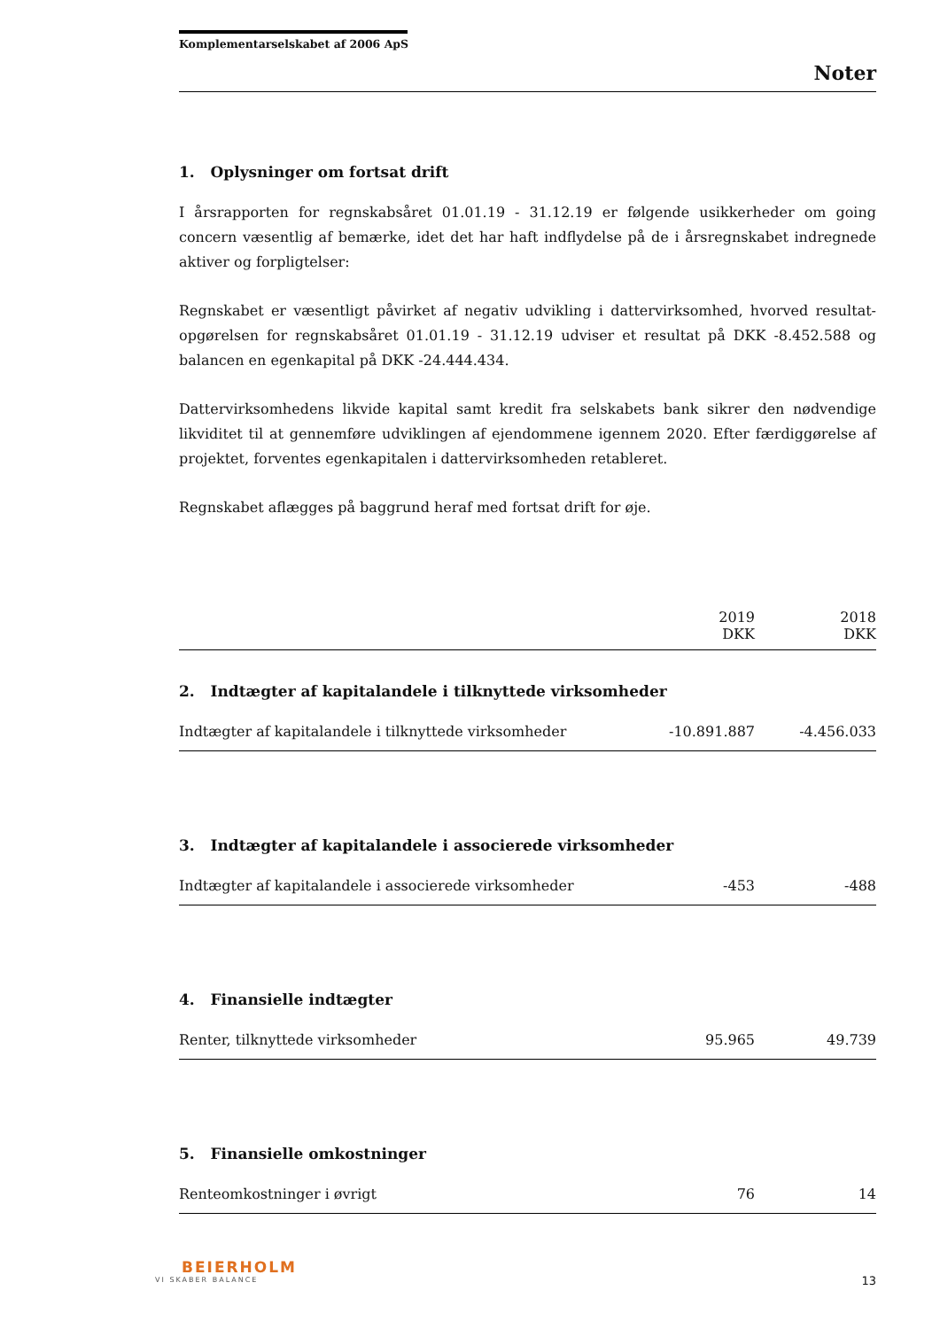Komplementarselskabet af 2006 ApS
Noter
1. Oplysninger om fortsat drift
I årsrapporten for regnskabsåret 01.01.19 - 31.12.19 er følgende usikkerheder om going concern væsentlig af bemærke, idet det har haft indflydelse på de i årsregnskabet indregnede aktiver og forpligtelser:
Regnskabet er væsentligt påvirket af negativ udvikling i dattervirksomhed, hvorved resultat­opgørelsen for regnskabsåret 01.01.19 - 31.12.19 udviser et resultat på DKK -8.452.588 og balancen en egenkapital på DKK -24.444.434.
Dattervirksomhedens likvide kapital samt kredit fra selskabets bank sikrer den nødvendige likviditet til at gennemføre udviklingen af ejendommene igennem 2020. Efter færdiggørelse af projektet, forventes egenkapitalen i dattervirksomheden retableret.
Regnskabet aflægges på baggrund heraf med fortsat drift for øje.
| | 2019 DKK | 2018 DKK |
| 2. Indtægter af kapitalandele i tilknyttede virksomheder | | |
| Indtægter af kapitalandele i tilknyttede virksomheder | -10.891.887 | -4.456.033 |
| 3. Indtægter af kapitalandele i associerede virksomheder | | |
| Indtægter af kapitalandele i associerede virksomheder | -453 | -488 |
| 4. Finansielle indtægter | | |
| Renter, tilknyttede virksomheder | 95.965 | 49.739 |
| 5. Finansielle omkostninger | | |
| Renteomkostninger i øvrigt | 76 | 14 |
BEIERHOLM
VI SKABER BALANCE
13